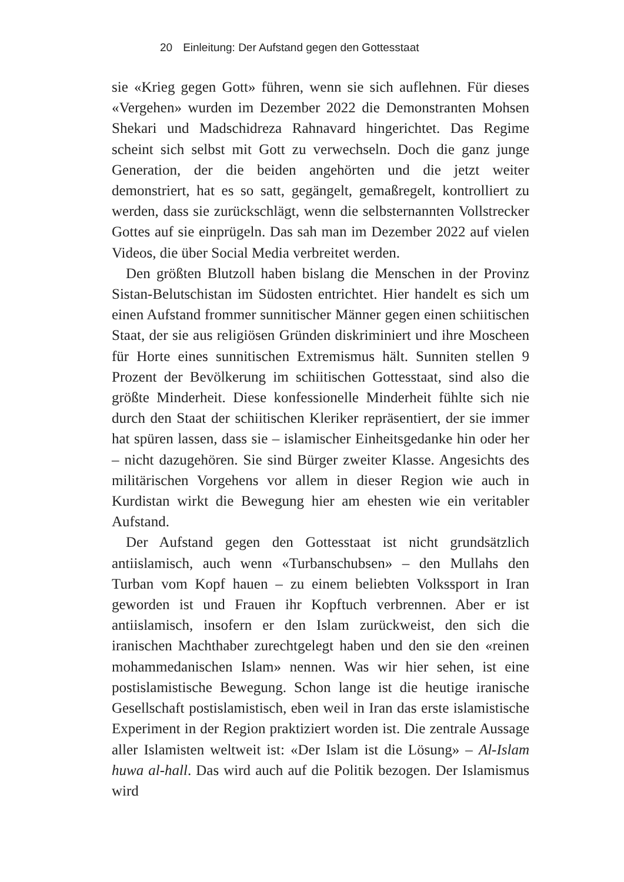20 Einleitung: Der Aufstand gegen den Gottesstaat
sie «Krieg gegen Gott» führen, wenn sie sich auflehnen. Für dieses «Vergehen» wurden im Dezember 2022 die Demonstranten Mohsen Shekari und Madschidreza Rahnavard hingerichtet. Das Regime scheint sich selbst mit Gott zu verwechseln. Doch die ganz junge Generation, der die beiden angehörten und die jetzt weiter demonstriert, hat es so satt, gegängelt, gemaßregelt, kontrolliert zu werden, dass sie zurückschlägt, wenn die selbsternannten Vollstrecker Gottes auf sie einprügeln. Das sah man im Dezember 2022 auf vielen Videos, die über Social Media verbreitet werden.
Den größten Blutzoll haben bislang die Menschen in der Provinz Sistan-Belutschistan im Südosten entrichtet. Hier handelt es sich um einen Aufstand frommer sunnitischer Männer gegen einen schiitischen Staat, der sie aus religiösen Gründen diskriminiert und ihre Moscheen für Horte eines sunnitischen Extremismus hält. Sunniten stellen 9 Prozent der Bevölkerung im schiitischen Gottesstaat, sind also die größte Minderheit. Diese konfessionelle Minderheit fühlte sich nie durch den Staat der schiitischen Kleriker repräsentiert, der sie immer hat spüren lassen, dass sie – islamischer Einheitsgedanke hin oder her – nicht dazugehören. Sie sind Bürger zweiter Klasse. Angesichts des militärischen Vorgehens vor allem in dieser Region wie auch in Kurdistan wirkt die Bewegung hier am ehesten wie ein veritabler Aufstand.
Der Aufstand gegen den Gottesstaat ist nicht grundsätzlich antiislamisch, auch wenn «Turbanschubsen» – den Mullahs den Turban vom Kopf hauen – zu einem beliebten Volkssport in Iran geworden ist und Frauen ihr Kopftuch verbrennen. Aber er ist antiislamisch, insofern er den Islam zurückweist, den sich die iranischen Machthaber zurechtgelegt haben und den sie den «reinen mohammedanischen Islam» nennen. Was wir hier sehen, ist eine postislamistische Bewegung. Schon lange ist die heutige iranische Gesellschaft postislamistisch, eben weil in Iran das erste islamistische Experiment in der Region praktiziert worden ist. Die zentrale Aussage aller Islamisten weltweit ist: «Der Islam ist die Lösung» – Al-Islam huwa al-hall. Das wird auch auf die Politik bezogen. Der Islamismus wird